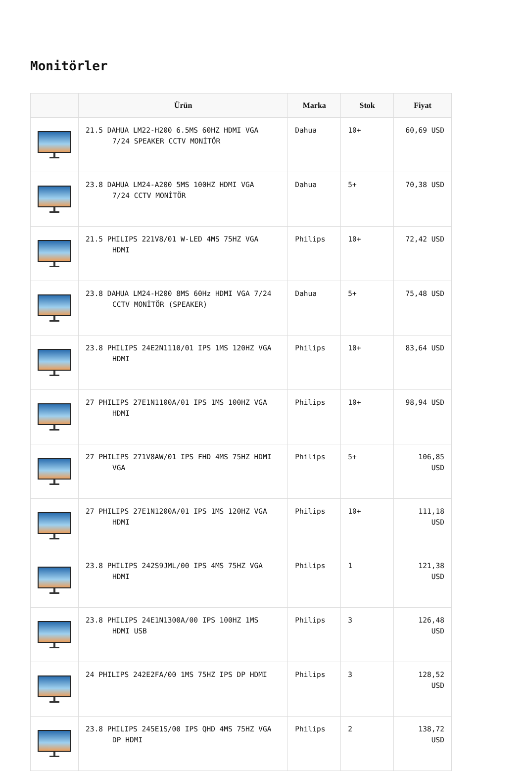Monitörler
| | Ürün | Marka | Stok | Fiyat |
| --- | --- | --- | --- | --- |
| | 21.5 DAHUA LM22-H200 6.5MS 60HZ HDMI VGA 7/24 SPEAKER CCTV MONİTÖR | Dahua | 10+ | 60,69 USD |
| | 23.8 DAHUA LM24-A200 5MS 100HZ HDMI VGA 7/24 CCTV MONİTÖR | Dahua | 5+ | 70,38 USD |
| | 21.5 PHILIPS 221V8/01 W-LED 4MS 75HZ VGA HDMI | Philips | 10+ | 72,42 USD |
| | 23.8 DAHUA LM24-H200 8MS 60Hz HDMI VGA 7/24 CCTV MONİTÖR (SPEAKER) | Dahua | 5+ | 75,48 USD |
| | 23.8 PHILIPS 24E2N1110/01 IPS 1MS 120HZ VGA HDMI | Philips | 10+ | 83,64 USD |
| | 27 PHILIPS 27E1N1100A/01 IPS 1MS 100HZ VGA HDMI | Philips | 10+ | 98,94 USD |
| | 27 PHILIPS 271V8AW/01 IPS FHD 4MS 75HZ HDMI VGA | Philips | 5+ | 106,85 USD |
| | 27 PHILIPS 27E1N1200A/01 IPS 1MS 120HZ VGA HDMI | Philips | 10+ | 111,18 USD |
| | 23.8 PHILIPS 242S9JML/00 IPS 4MS 75HZ VGA HDMI | Philips | 1 | 121,38 USD |
| | 23.8 PHILIPS 24E1N1300A/00 IPS 100HZ 1MS HDMI USB | Philips | 3 | 126,48 USD |
| | 24 PHILIPS 242E2FA/00 1MS 75HZ IPS DP HDMI | Philips | 3 | 128,52 USD |
| | 23.8 PHILIPS 245E1S/00 IPS QHD 4MS 75HZ VGA DP HDMI | Philips | 2 | 138,72 USD |